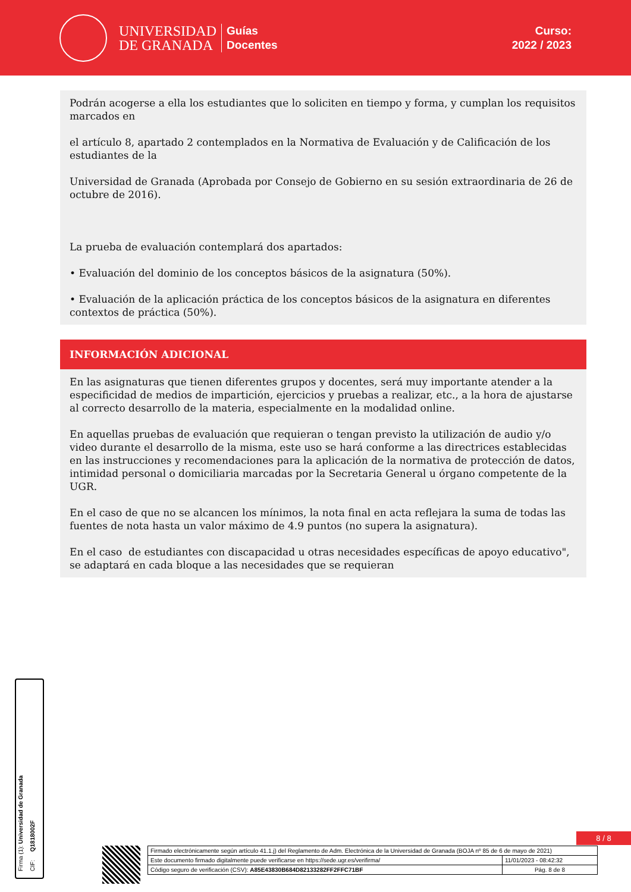UNIVERSIDAD
DE GRANADA
Guías
Docentes
Curso:
2022 / 2023
Podrán acogerse a ella los estudiantes que lo soliciten en tiempo y forma, y cumplan los requisitos marcados en
el artículo 8, apartado 2 contemplados en la Normativa de Evaluación y de Calificación de los estudiantes de la
Universidad de Granada (Aprobada por Consejo de Gobierno en su sesión extraordinaria de 26 de octubre de 2016).
La prueba de evaluación contemplará dos apartados:
• Evaluación del dominio de los conceptos básicos de la asignatura (50%).
• Evaluación de la aplicación práctica de los conceptos básicos de la asignatura en diferentes contextos de práctica (50%).
INFORMACIÓN ADICIONAL
En las asignaturas que tienen diferentes grupos y docentes, será muy importante atender a la especificidad de medios de impartición, ejercicios y pruebas a realizar, etc., a la hora de ajustarse al correcto desarrollo de la materia, especialmente en la modalidad online.
En aquellas pruebas de evaluación que requieran o tengan previsto la utilización de audio y/o video durante el desarrollo de la misma, este uso se hará conforme a las directrices establecidas en las instrucciones y recomendaciones para la aplicación de la normativa de protección de datos, intimidad personal o domiciliaria marcadas por la Secretaria General u órgano competente de la UGR.
En el caso de que no se alcancen los mínimos, la nota final en acta reflejara la suma de todas las fuentes de nota hasta un valor máximo de 4.9 puntos (no supera la asignatura).
En el caso de estudiantes con discapacidad u otras necesidades específicas de apoyo educativo", se adaptará en cada bloque a las necesidades que se requieran
Firma (1): Universidad de Granada
CIF: Q1818002F
8 / 8
| Firmado electrónicamente según artículo 41.1.j) del Reglamento de Adm. Electrónica de la Universidad de Granada (BOJA nº 85 de 6 de mayo de 2021) | |
| Este documento firmado digitalmente puede verificarse en https://sede.ugr.es/verifirma/ | 11/01/2023 - 08:42:32 |
| Código seguro de verificación (CSV): A85E43830B684D82133282FF2FFC71BF | Pág. 8 de 8 |